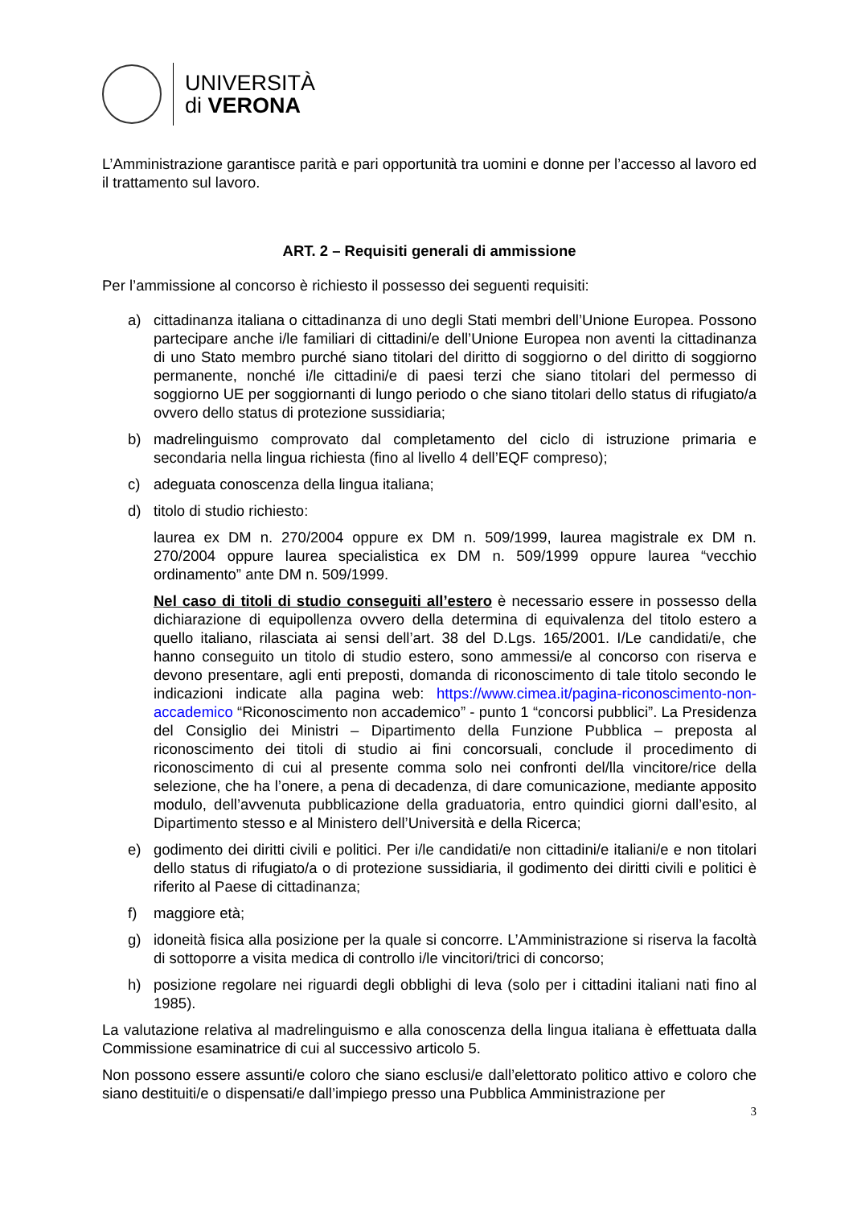UNIVERSITÀ
di VERONA
L’Amministrazione garantisce parità e pari opportunità tra uomini e donne per l’accesso al lavoro ed il trattamento sul lavoro.
ART. 2 – Requisiti generali di ammissione
Per l’ammissione al concorso è richiesto il possesso dei seguenti requisiti:
a) cittadinanza italiana o cittadinanza di uno degli Stati membri dell’Unione Europea. Possono partecipare anche i/le familiari di cittadini/e dell’Unione Europea non aventi la cittadinanza di uno Stato membro purché siano titolari del diritto di soggiorno o del diritto di soggiorno permanente, nonché i/le cittadini/e di paesi terzi che siano titolari del permesso di soggiorno UE per soggiornanti di lungo periodo o che siano titolari dello status di rifugiato/a ovvero dello status di protezione sussidiaria;
b) madrelinguismo comprovato dal completamento del ciclo di istruzione primaria e secondaria nella lingua richiesta (fino al livello 4 dell’EQF compreso);
c) adeguata conoscenza della lingua italiana;
d) titolo di studio richiesto:
laurea ex DM n. 270/2004 oppure ex DM n. 509/1999, laurea magistrale ex DM n. 270/2004 oppure laurea specialistica ex DM n. 509/1999 oppure laurea “vecchio ordinamento” ante DM n. 509/1999.
Nel caso di titoli di studio conseguiti all’estero è necessario essere in possesso della dichiarazione di equipollenza ovvero della determina di equivalenza del titolo estero a quello italiano, rilasciata ai sensi dell’art. 38 del D.Lgs. 165/2001. I/Le candidati/e, che hanno conseguito un titolo di studio estero, sono ammessi/e al concorso con riserva e devono presentare, agli enti preposti, domanda di riconoscimento di tale titolo secondo le indicazioni indicate alla pagina web: https://www.cimea.it/pagina-riconoscimento-non-accademico “Riconoscimento non accademico” - punto 1 “concorsi pubblici”. La Presidenza del Consiglio dei Ministri – Dipartimento della Funzione Pubblica – preposta al riconoscimento dei titoli di studio ai fini concorsuali, conclude il procedimento di riconoscimento di cui al presente comma solo nei confronti del/lla vincitore/rice della selezione, che ha l’onere, a pena di decadenza, di dare comunicazione, mediante apposito modulo, dell’avvenuta pubblicazione della graduatoria, entro quindici giorni dall’esito, al Dipartimento stesso e al Ministero dell’Università e della Ricerca;
e) godimento dei diritti civili e politici. Per i/le candidati/e non cittadini/e italiani/e e non titolari dello status di rifugiato/a o di protezione sussidiaria, il godimento dei diritti civili e politici è riferito al Paese di cittadinanza;
f) maggiore età;
g) idoneità fisica alla posizione per la quale si concorre. L’Amministrazione si riserva la facoltà di sottoporre a visita medica di controllo i/le vincitori/trici di concorso;
h) posizione regolare nei riguardi degli obblighi di leva (solo per i cittadini italiani nati fino al 1985).
La valutazione relativa al madrelinguismo e alla conoscenza della lingua italiana è effettuata dalla Commissione esaminatrice di cui al successivo articolo 5.
Non possono essere assunti/e coloro che siano esclusi/e dall’elettorato politico attivo e coloro che siano destituiti/e o dispensati/e dall’impiego presso una Pubblica Amministrazione per
3